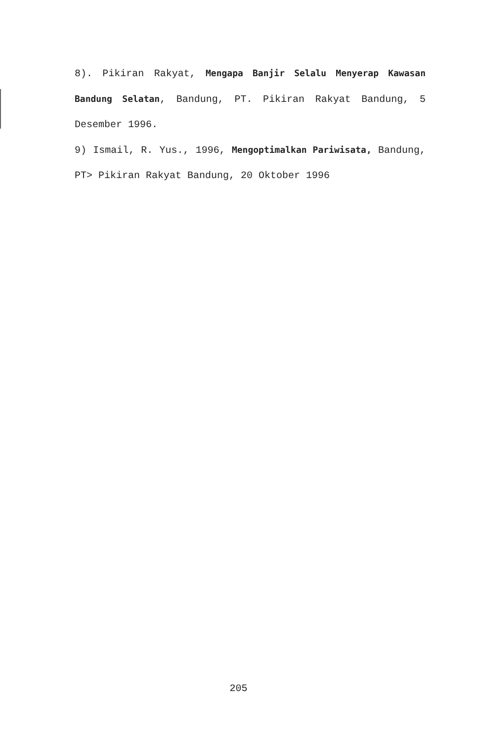8). Pikiran Rakyat, Mengapa Banjir Selalu Menyerap Kawasan Bandung Selatan, Bandung, PT. Pikiran Rakyat Bandung, 5 Desember 1996.
9) Ismail, R. Yus., 1996, Mengoptimalkan Pariwisata, Bandung, PT> Pikiran Rakyat Bandung, 20 Oktober 1996
205